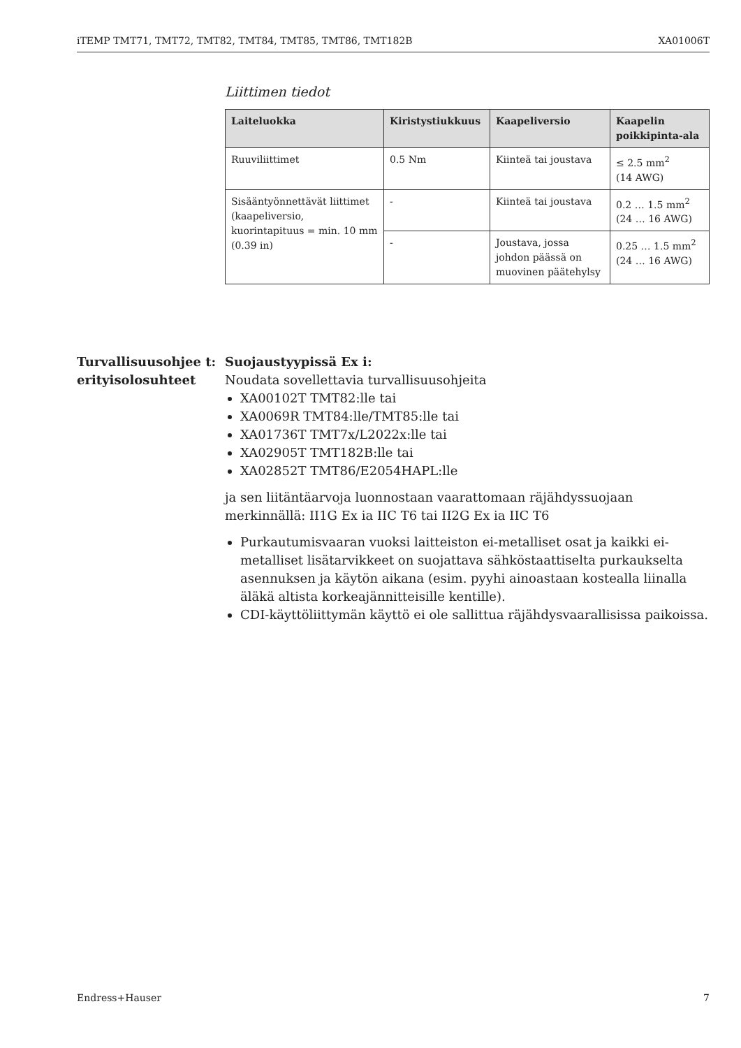iTEMP TMT71, TMT72, TMT82, TMT84, TMT85, TMT86, TMT182B XA01006T
Liittimen tiedot
| Laiteluokka | Kiristystiukkuus | Kaapeliversio | Kaapelin poikkipinta-ala |
| --- | --- | --- | --- |
| Ruuviliittimet | 0.5 Nm | Kiinteä tai joustava | ≤ 2.5 mm<sup>2</sup> (14 AWG) |
| Sisääntyönnettävät liittimet (kaapeliversio, kuorintapituus = min. 10 mm (0.39 in) | - | Kiinteä tai joustava | 0.2 … 1.5 mm<sup>2</sup> (24 … 16 AWG) |
| | - | Joustava, jossa johdon päässä on muovinen päätehylsy | 0.25 … 1.5 mm<sup>2</sup> (24 … 16 AWG) |
Turvallisuusohjee t: erityisolosuhteet
Suojaustyypissä Ex i:
Noudata sovellettavia turvallisuusohjeita
XA00102T TMT82:lle tai
XA0069R TMT84:lle/TMT85:lle tai
XA01736T TMT7x/L2022x:lle tai
XA02905T TMT182B:lle tai
XA02852T TMT86/E2054HAPL:lle
ja sen liitäntäarvoja luonnostaan vaarattomaan räjähdyssuojaan merkinnällä: II1G Ex ia IIC T6 tai II2G Ex ia IIC T6
Purkautumisvaaran vuoksi laitteiston ei-metalliset osat ja kaikki ei-metalliset lisätarvikkeet on suojattava sähköstaattiselta purkaukselta asennuksen ja käytön aikana (esim. pyyhi ainoastaan kostealla liinalla äläkä altista korkeajännitteisille kentille).
CDI-käyttöliittymän käyttö ei ole sallittua räjähdysvaarallisissa paikoissa.
Endress+Hauser 7